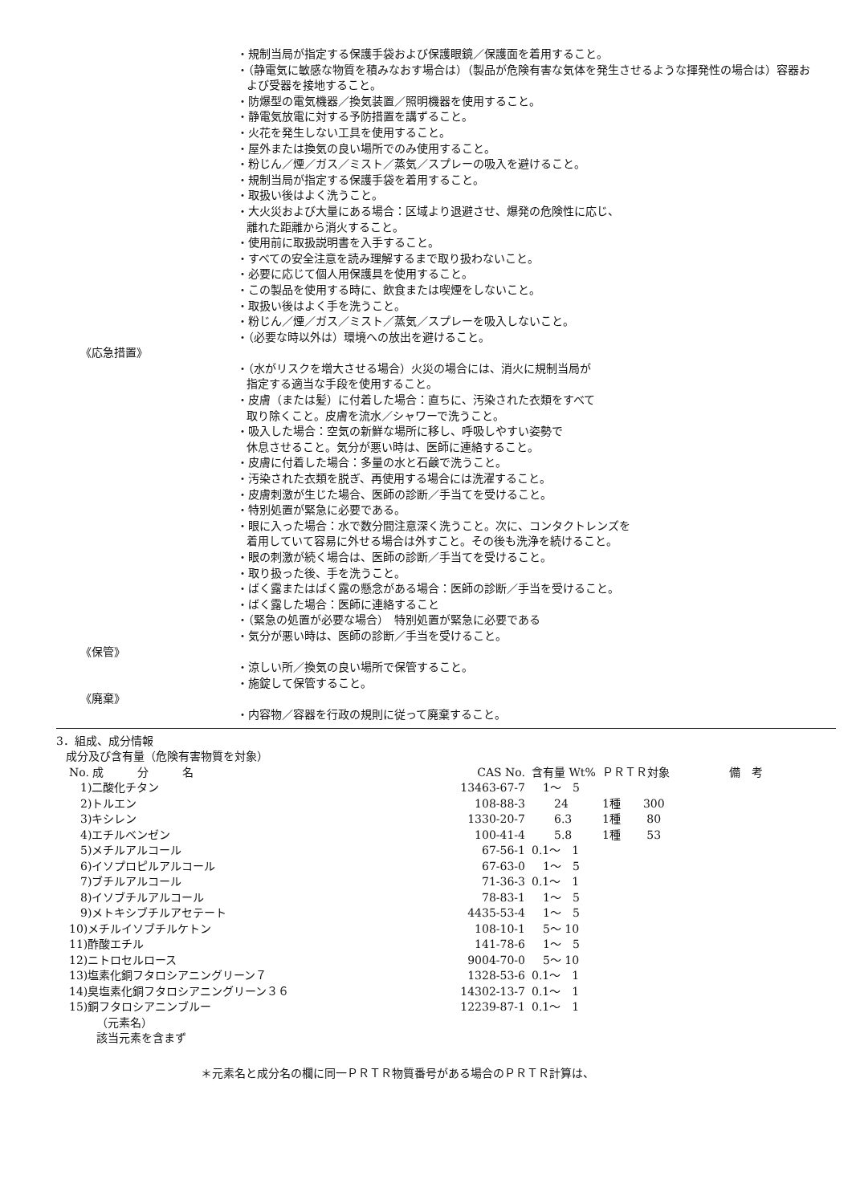・規制当局が指定する保護手袋および保護眼鏡／保護面を着用すること。
・（静電気に敏感な物質を積みなおす場合は）（製品が危険有害な気体を発生させるような揮発性の場合は）容器および受器を接地すること。
・防爆型の電気機器／換気装置／照明機器を使用すること。
・静電気放電に対する予防措置を講ずること。
・火花を発生しない工具を使用すること。
・屋外または換気の良い場所でのみ使用すること。
・粉じん／煙／ガス／ミスト／蒸気／スプレーの吸入を避けること。
・規制当局が指定する保護手袋を着用すること。
・取扱い後はよく洗うこと。
・大火災および大量にある場合：区域より退避させ、爆発の危険性に応じ、
離れた距離から消火すること。
・使用前に取扱説明書を入手すること。
・すべての安全注意を読み理解するまで取り扱わないこと。
・必要に応じて個人用保護具を使用すること。
・この製品を使用する時に、飲食または喫煙をしないこと。
・取扱い後はよく手を洗うこと。
・粉じん／煙／ガス／ミスト／蒸気／スプレーを吸入しないこと。
・（必要な時以外は）環境への放出を避けること。
《応急措置》
・（水がリスクを増大させる場合）火災の場合には、消火に規制当局が
指定する適当な手段を使用すること。
・皮膚（または髪）に付着した場合：直ちに、汚染された衣類をすべて
取り除くこと。皮膚を流水／シャワーで洗うこと。
・吸入した場合：空気の新鮮な場所に移し、呼吸しやすい姿勢で
休息させること。気分が悪い時は、医師に連絡すること。
・皮膚に付着した場合：多量の水と石鹸で洗うこと。
・汚染された衣類を脱ぎ、再使用する場合には洗濯すること。
・皮膚刺激が生じた場合、医師の診断／手当てを受けること。
・特別処置が緊急に必要である。
・眼に入った場合：水で数分間注意深く洗うこと。次に、コンタクトレンズを
着用していて容易に外せる場合は外すこと。その後も洗浄を続けること。
・眼の刺激が続く場合は、医師の診断／手当てを受けること。
・取り扱った後、手を洗うこと。
・ばく露またはばく露の懸念がある場合：医師の診断／手当を受けること。
・ばく露した場合：医師に連絡すること
・（緊急の処置が必要な場合）　特別処置が緊急に必要である
・気分が悪い時は、医師の診断／手当を受けること。
《保管》
・涼しい所／換気の良い場所で保管すること。
・施錠して保管すること。
《廃棄》
・内容物／容器を行政の規則に従って廃棄すること。
3．組成、成分情報
成分及び含有量（危険有害物質を対象）
| No. 成 分 名 | CAS No. | 含有量 Wt% | ＰＲＴＲ対象 | 備 考 |
| --- | --- | --- | --- | --- |
| 1)二酸化チタン | 13463-67-7 | 1～ 5 | | |
| 2)トルエン | 108-88-3 | 24 | 1種 300 | |
| 3)キシレン | 1330-20-7 | 6.3 | 1種 80 | |
| 4)エチルベンゼン | 100-41-4 | 5.8 | 1種 53 | |
| 5)メチルアルコール | 67-56-1 | 0.1～ 1 | | |
| 6)イソプロピルアルコール | 67-63-0 | 1～ 5 | | |
| 7)ブチルアルコール | 71-36-3 | 0.1～ 1 | | |
| 8)イソブチルアルコール | 78-83-1 | 1～ 5 | | |
| 9)メトキシブチルアセテート | 4435-53-4 | 1～ 5 | | |
| 10)メチルイソブチルケトン | 108-10-1 | 5～ 10 | | |
| 11)酢酸エチル | 141-78-6 | 1～ 5 | | |
| 12)ニトロセルロース | 9004-70-0 | 5～ 10 | | |
| 13)塩素化銅フタロシアニングリーン７ | 1328-53-6 | 0.1～ 1 | | |
| 14)臭塩素化銅フタロシアニングリーン３６ | 14302-13-7 | 0.1～ 1 | | |
| 15)銅フタロシアニンブルー | 12239-87-1 | 0.1～ 1 | | |
（元素名）
該当元素を含まず
＊元素名と成分名の欄に同一ＰＲＴＲ物質番号がある場合のＰＲＴＲ計算は、